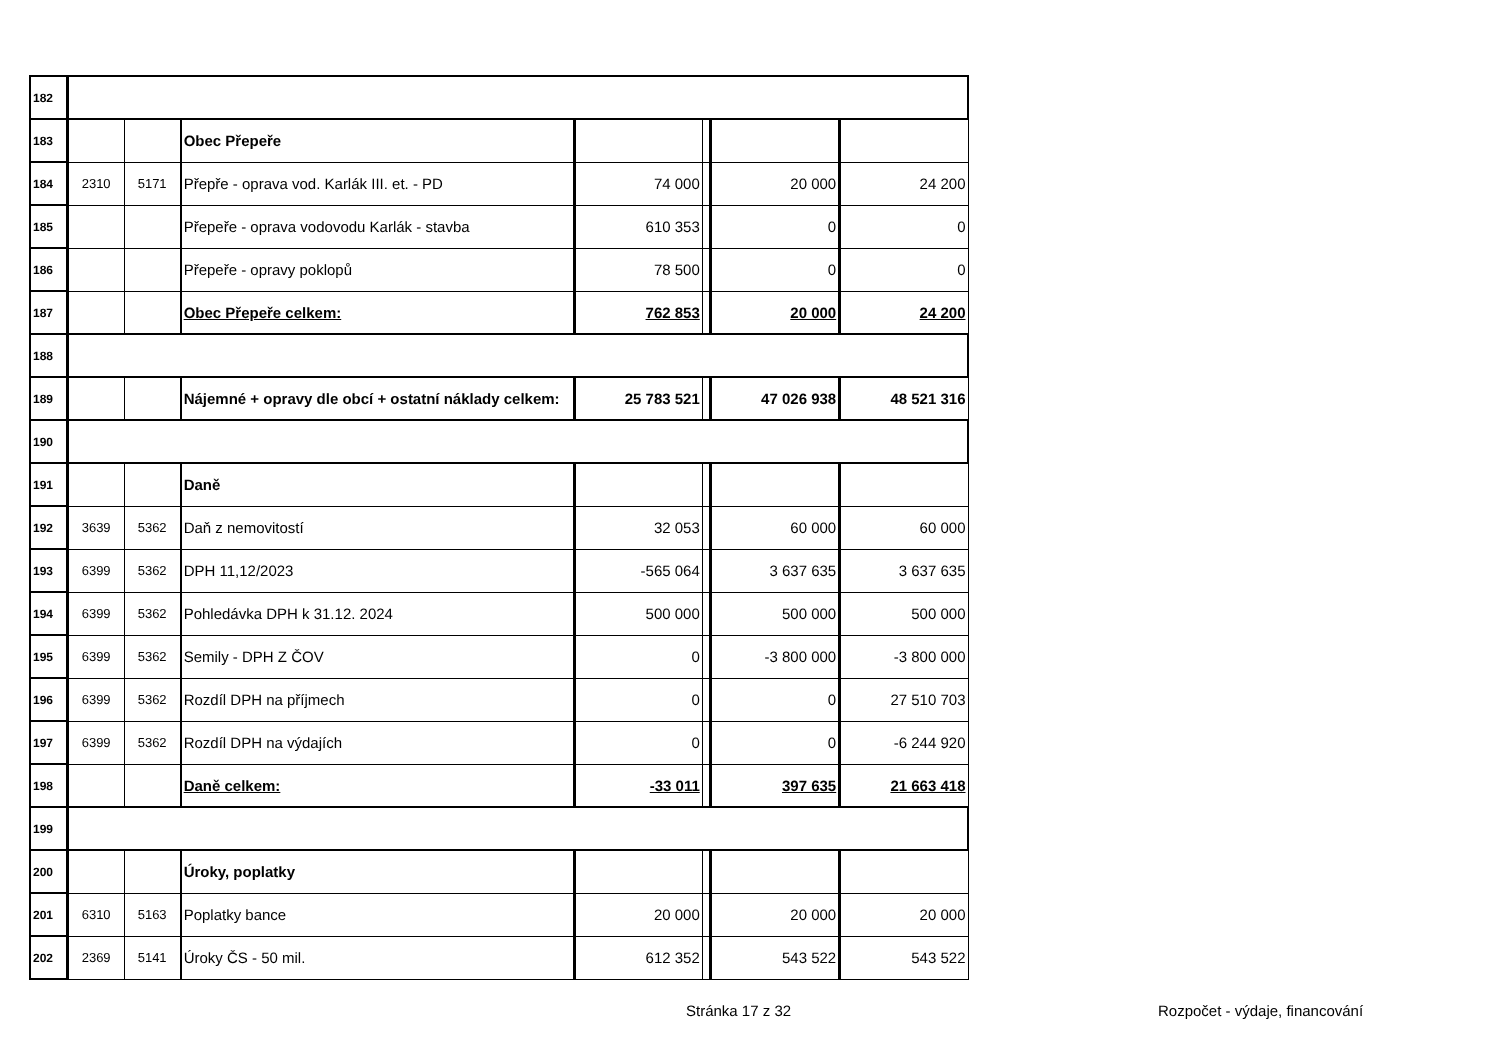| 182 | | | | | | | |
| 183 | | | Obec Přepeře | | | | |
| 184 | 2310 | 5171 | Přepře - oprava vod. Karlák III. et. - PD | 74 000 | | 20 000 | 24 200 |
| 185 | | | Přepeře - oprava vodovodu Karlák - stavba | 610 353 | | 0 | 0 |
| 186 | | | Přepeře - opravy poklopů | 78 500 | | 0 | 0 |
| 187 | | | Obec Přepeře celkem: | 762 853 | | 20 000 | 24 200 |
| 188 | | | | | | | |
| 189 | | | Nájemné + opravy dle obcí + ostatní náklady celkem: | 25 783 521 | | 47 026 938 | 48 521 316 |
| 190 | | | | | | | |
| 191 | | | Daně | | | | |
| 192 | 3639 | 5362 | Daň z nemovitostí | 32 053 | | 60 000 | 60 000 |
| 193 | 6399 | 5362 | DPH 11,12/2023 | -565 064 | | 3 637 635 | 3 637 635 |
| 194 | 6399 | 5362 | Pohledávka DPH k 31.12. 2024 | 500 000 | | 500 000 | 500 000 |
| 195 | 6399 | 5362 | Semily - DPH Z ČOV | 0 | | -3 800 000 | -3 800 000 |
| 196 | 6399 | 5362 | Rozdíl DPH na příjmech | 0 | | 0 | 27 510 703 |
| 197 | 6399 | 5362 | Rozdíl DPH na výdajích | 0 | | 0 | -6 244 920 |
| 198 | | | Daně celkem: | -33 011 | | 397 635 | 21 663 418 |
| 199 | | | | | | | |
| 200 | | | Úroky, poplatky | | | | |
| 201 | 6310 | 5163 | Poplatky bance | 20 000 | | 20 000 | 20 000 |
| 202 | 2369 | 5141 | Úroky ČS - 50 mil. | 612 352 | | 543 522 | 543 522 |
Stránka 17 z 32 Rozpočet - výdaje, financování